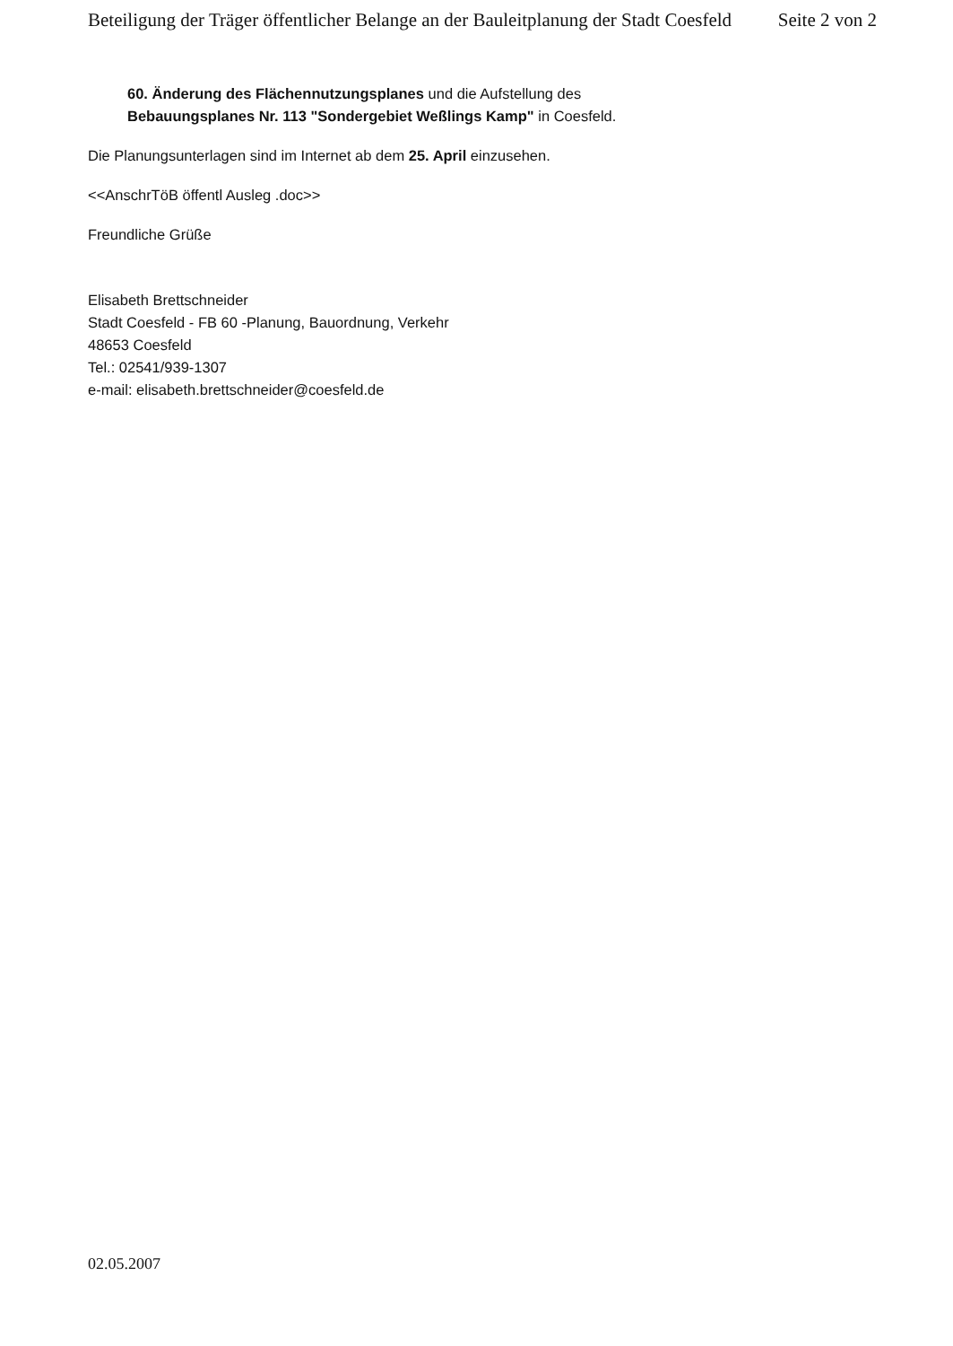Beteiligung der Träger öffentlicher Belange an der Bauleitplanung der Stadt Coesfeld Seite 2 von 2
60. Änderung des Flächennutzungsplanes und die Aufstellung des
Bebauungsplanes Nr. 113 "Sondergebiet Weßlings Kamp" in Coesfeld.
Die Planungsunterlagen sind im Internet ab dem 25. April einzusehen.
<<AnschrTöB öffentl Ausleg .doc>>
Freundliche Grüße
Elisabeth Brettschneider
Stadt Coesfeld - FB 60 -Planung, Bauordnung, Verkehr
48653 Coesfeld
Tel.: 02541/939-1307
e-mail: elisabeth.brettschneider@coesfeld.de
02.05.2007